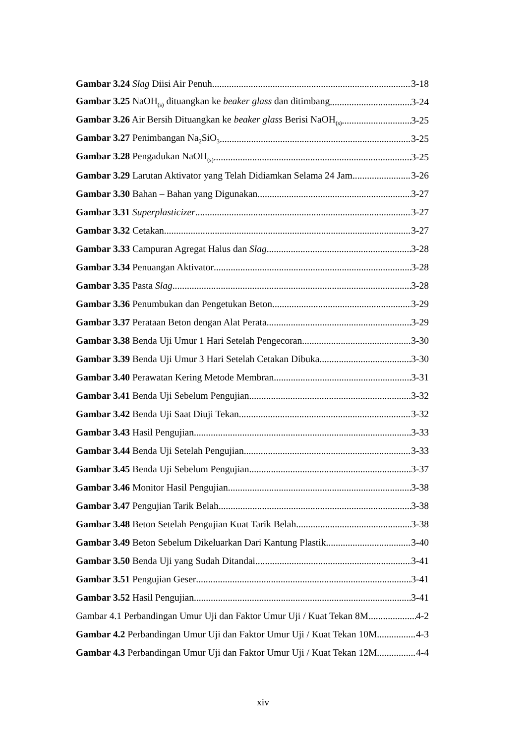Gambar 3.24 Slag Diisi Air Penuh 3-18
Gambar 3.25 NaOH<sub>(s)</sub> dituangkan ke beaker glass dan ditimbang 3-24
Gambar 3.26 Air Bersih Dituangkan ke beaker glass Berisi NaOH<sub>(s)</sub> 3-25
Gambar 3.27 Penimbangan Na<sub>2</sub>SiO<sub>3</sub> 3-25
Gambar 3.28 Pengadukan NaOH<sub>(s)</sub> 3-25
Gambar 3.29 Larutan Aktivator yang Telah Didiamkan Selama 24 Jam 3-26
Gambar 3.30 Bahan – Bahan yang Digunakan 3-27
Gambar 3.31 Superplasticizer 3-27
Gambar 3.32 Cetakan 3-27
Gambar 3.33 Campuran Agregat Halus dan Slag 3-28
Gambar 3.34 Penuangan Aktivator 3-28
Gambar 3.35 Pasta Slag 3-28
Gambar 3.36 Penumbukan dan Pengetukan Beton 3-29
Gambar 3.37 Perataan Beton dengan Alat Perata 3-29
Gambar 3.38 Benda Uji Umur 1 Hari Setelah Pengecoran 3-30
Gambar 3.39 Benda Uji Umur 3 Hari Setelah Cetakan Dibuka 3-30
Gambar 3.40 Perawatan Kering Metode Membran 3-31
Gambar 3.41 Benda Uji Sebelum Pengujian 3-32
Gambar 3.42 Benda Uji Saat Diuji Tekan 3-32
Gambar 3.43 Hasil Pengujian 3-33
Gambar 3.44 Benda Uji Setelah Pengujian 3-33
Gambar 3.45 Benda Uji Sebelum Pengujian 3-37
Gambar 3.46 Monitor Hasil Pengujian 3-38
Gambar 3.47 Pengujian Tarik Belah 3-38
Gambar 3.48 Beton Setelah Pengujian Kuat Tarik Belah 3-38
Gambar 3.49 Beton Sebelum Dikeluarkan Dari Kantung Plastik 3-40
Gambar 3.50 Benda Uji yang Sudah Ditandai 3-41
Gambar 3.51 Pengujian Geser 3-41
Gambar 3.52 Hasil Pengujian 3-41
Gambar 4.1 Perbandingan Umur Uji dan Faktor Umur Uji / Kuat Tekan 8M 4-2
Gambar 4.2 Perbandingan Umur Uji dan Faktor Umur Uji / Kuat Tekan 10M 4-3
Gambar 4.3 Perbandingan Umur Uji dan Faktor Umur Uji / Kuat Tekan 12M 4-4
xiv